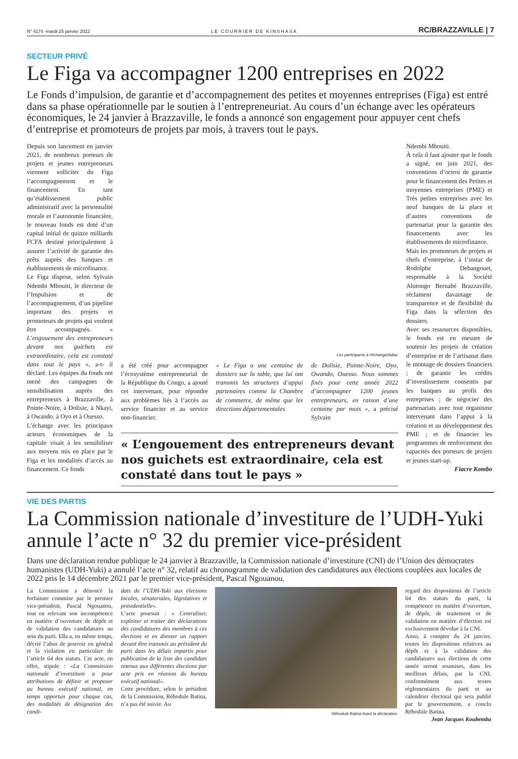N° 4174 -mardi 25 janvier 2022 LE COURRIER DE KINSHASA RC/BRAZZAVILLE | 7
SECTEUR PRIVÉ
Le Figa va accompagner 1200 entreprises en 2022
Le Fonds d’impulsion, de garantie et d’accompagnement des petites et moyennes entreprises (Figa) est entré dans sa phase opérationnelle par le soutien à l’entrepreneuriat. Au cours d’un échange avec les opérateurs économiques, le 24 janvier à Brazzaville, le fonds a annoncé son engagement pour appuyer cent chefs d’entreprise et promoteurs de projets par mois, à travers tout le pays.
Depuis son lancement en janvier 2021, de nombreux porteurs de projets et jeunes entrepreneurs viennent solliciter du Figa l’accompagnement et le financement. En tant qu’établissement public administratif avec la personnalité morale et l’autonomie financière, le nouveau fonds est doté d’un capital initial de quinze milliards FCFA destiné principalement à assurer l’activité de garantie des prêts auprès des banques et établissements de microfinance.
Le Figa dispose, selon Sylvain Ndembi Mbouiti, le directeur de l’Impulsion et de l’accompagnement, d’un pipeline important des projets et promoteurs de projets qui veulent être accompagnés. « L’engouement des entrepreneurs devant nos guichets est extraordinaire, cela est constaté dans tout le pays », a-t- il déclaré. Les équipes du fonds ont mené des campagnes de sensibilisation auprès des entrepreneurs à Brazzaville, à Pointe-Noire, à Dolisie, à Nkayi, à Owando, à Oyo et à Ouesso.
L’échange avec les principaux acteurs économiques de la capitale visait à les sensibiliser aux moyens mis en place par le Figa et les modalités d’accès au financement. Ce fonds
Les participants à l’échange/Adiac
a été créé pour accompagner l’écosystème entrepreneurial de la République du Congo, a ajouté cet intervenant, pour répondre aux problèmes liés à l’accès au service financier et au service non-financier.
« Le Figa a une centaine de dossiers sur la table, que lui ont transmis les structures d’appui partenaires comme la Chambre de commerce, de même que les directions départementales
de Dolisie, Pointe-Noire, Oyo, Owando, Ouesso. Nous sommes fixés pour cette année 2022 d’accompagner 1200 jeunes entrepreneurs, en raison d’une centaine par mois », a précisé Sylvain
« L’engouement des entrepreneurs devant nos guichets est extraordinaire, cela est constaté dans tout le pays »
Ndembi Mbouiti.
À cela il faut ajouter que le fonds a signé, en juin 2021, des conventions d’octroi de garantie pour le financement des Petites et moyennes entreprises (PME) et Très petites entreprises avec les neuf banques de la place et d’autres conventions de partenariat pour la garantie des financements avec les établissements de microfinance.
Mais les promoteurs de projets et chefs d’entreprise, à l’instar de Rodolphe Debangouet, responsable à la Société Alutongo Bernabé Brazzaville, réclament davantage de transparence et de flexibilité du Figa dans la sélection des dossiers.
Avec ses ressources disponibles, le fonds est en mesure de soutenir les projets de création d’entreprise et de l’artisanat dans le montage de dossiers financiers ; de garantir les crédits d’investissement consentis par les banques au profit des entreprises ; de négocier des partenariats avec tout organisme intervenant dans l’appui à la création et au développement des PME ; et de financier les programmes de renforcement des capacités des porteurs de projets et jeunes start-up.
Fiacre Kombo
VIE DES PARTIS
La Commission nationale d’investiture de l’UDH-Yuki annule l’acte n° 32 du premier vice-président
Dans une déclaration rendue publique le 24 janvier à Brazzaville, la Commission nationale d’investiture (CNI) de l’Union des démocrates humanistes (UDH-Yuki) a annulé l’acte n° 32, relatif au chronogramme de validation des candidatures aux élections couplées aux locales de 2022 pris le 14 décembre 2021 par le premier vice-président, Pascal Ngouanou.
La Commission a dénoncé la forfaiture commise par le premier vice-président, Pascal Ngouanou, tout en relevant son incompétence en matière d’ouverture de dépôt et de validation des candidatures au sein du parti. Ella a, en même temps, décrié l’abus de pouvoir en général et la violation en particulier de l’article 64 des statuts. Cet acte, en effet, stipule : «La Commission nationale d’investiture a pour attributions de définir et proposer au bureau exécutif national, en temps opportun pour chaque cas, des modalités de désignation des candi-
dats de l’UDH-Yuki aux élections locales, sénatoriales, législatives et présidentielle».
L’acte poursuit : « Centraliser, exploiter et traiter des déclarations des candidatures des membres à ces élections et en dresser un rapport devant être transmis au président du parti dans les délais impartis pour publication de la liste des candidats retenus aux différentes élections par acte pris en réunion du bureau exécutif national».
Cette procédure, selon le président de la Commission, Réhodule Batina, n’a pas été suivie. Au
Réhodule Batina lisant la déclaration
regard des dispositions de l’article 64 des statuts du parti, la compétence en matière d’ouverture, de dépôt, de traitement et de validation en matière d’élection est exclusivement dévolue à la CNI.
Ainsi, à compter du 24 janvier, toutes les dispositions relatives au dépôt et à la validation des candidatures aux élections de cette année seront soumises, dans les meilleurs délais, par la CNI, conformément aux textes réglementaires du parti et au calendrier électoral qui sera publié par le gouvernement, a conclu Réhodule Batina.
Jean Jacques Koubemba